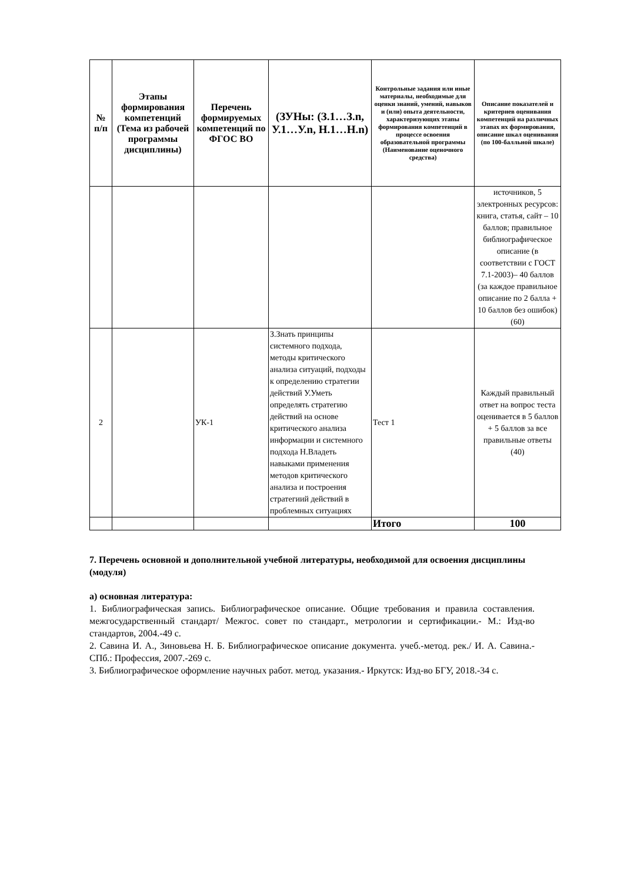| № п/п | Этапы формирования компетенций (Тема из рабочей программы дисциплины) | Перечень формируемых компетенций по ФГОС ВО | (ЗУНы: (З.1…З.n, У.1…У.n, Н.1…Н.n) | Контрольные задания или иные материалы, необходимые для оценки знаний, умений, навыков и (или) опыта деятельности, характеризующих этапы формирования компетенций в процессе освоения образовательной программы (Наименование оценочного средства) | Описание показателей и критериев оценивания компетенций на различных этапах их формирования, описание шкал оценивания (по 100-балльной шкале) |
| --- | --- | --- | --- | --- | --- |
| | | | | | источников, 5 электронных ресурсов: книга, статья, сайт – 10 баллов; правильное библиографическое описание (в соответствии с ГОСТ 7.1-2003)– 40 баллов (за каждое правильное описание по 2 балла + 10 баллов без ошибок) (60) |
| 2 | | УК-1 | З.Знать принципы системного подхода, методы критического анализа ситуаций, подходы к определению стратегии действий У.Уметь определять стратегию действий на основе критического анализа информации и системного подхода Н.Владеть навыками применения методов критического анализа и построения стратегиий действий в проблемных ситуациях | Тест 1 | Каждый правильный ответ на вопрос теста оценивается в 5 баллов + 5 баллов за все правильные ответы (40) |
| | | | | Итого | 100 |
7. Перечень основной и дополнительной учебной литературы, необходимой для освоения дисциплины (модуля)
а) основная литература:
1. Библиографическая запись. Библиографическое описание. Общие требования и правила составления. межгосударственный стандарт/ Межгос. совет по стандарт., метрологии и сертификации.- М.: Изд-во стандартов, 2004.-49 с.
2. Савина И. А., Зиновьева Н. Б. Библиографическое описание документа. учеб.-метод. рек./ И. А. Савина.- СПб.: Профессия, 2007.-269 с.
3. Библиографическое оформление научных работ. метод. указания.- Иркутск: Изд-во БГУ, 2018.-34 с.